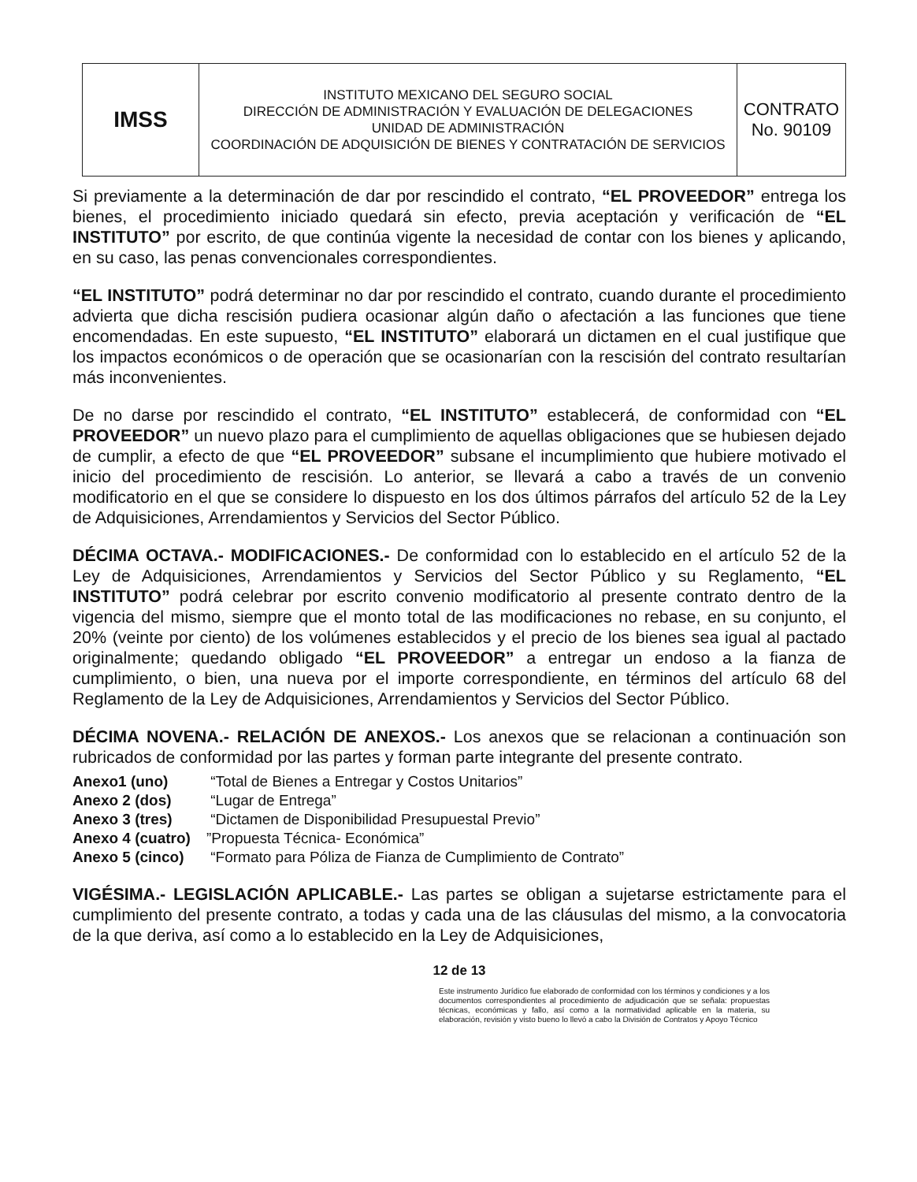| IMSS | INSTITUTO MEXICANO DEL SEGURO SOCIAL DIRECCIÓN DE ADMINISTRACIÓN Y EVALUACIÓN DE DELEGACIONES UNIDAD DE ADMINISTRACIÓN COORDINACIÓN DE ADQUISICIÓN DE BIENES Y CONTRATACIÓN DE SERVICIOS | CONTRATO No. 90109 |
Si previamente a la determinación de dar por rescindido el contrato, “EL PROVEEDOR” entrega los bienes, el procedimiento iniciado quedará sin efecto, previa aceptación y verificación de “EL INSTITUTO” por escrito, de que continúa vigente la necesidad de contar con los bienes y aplicando, en su caso, las penas convencionales correspondientes.
“EL INSTITUTO” podrá determinar no dar por rescindido el contrato, cuando durante el procedimiento advierta que dicha rescisión pudiera ocasionar algún daño o afectación a las funciones que tiene encomendadas. En este supuesto, “EL INSTITUTO” elaborará un dictamen en el cual justifique que los impactos económicos o de operación que se ocasionarían con la rescisión del contrato resultarían más inconvenientes.
De no darse por rescindido el contrato, “EL INSTITUTO” establecerá, de conformidad con “EL PROVEEDOR” un nuevo plazo para el cumplimiento de aquellas obligaciones que se hubiesen dejado de cumplir, a efecto de que “EL PROVEEDOR” subsane el incumplimiento que hubiere motivado el inicio del procedimiento de rescisión. Lo anterior, se llevará a cabo a través de un convenio modificatorio en el que se considere lo dispuesto en los dos últimos párrafos del artículo 52 de la Ley de Adquisiciones, Arrendamientos y Servicios del Sector Público.
DÉCIMA OCTAVA.- MODIFICACIONES.- De conformidad con lo establecido en el artículo 52 de la Ley de Adquisiciones, Arrendamientos y Servicios del Sector Público y su Reglamento, “EL INSTITUTO” podrá celebrar por escrito convenio modificatorio al presente contrato dentro de la vigencia del mismo, siempre que el monto total de las modificaciones no rebase, en su conjunto, el 20% (veinte por ciento) de los volúmenes establecidos y el precio de los bienes sea igual al pactado originalmente; quedando obligado “EL PROVEEDOR” a entregar un endoso a la fianza de cumplimiento, o bien, una nueva por el importe correspondiente, en términos del artículo 68 del Reglamento de la Ley de Adquisiciones, Arrendamientos y Servicios del Sector Público.
DÉCIMA NOVENA.- RELACIÓN DE ANEXOS.- Los anexos que se relacionan a continuación son rubricados de conformidad por las partes y forman parte integrante del presente contrato.
Anexo1 (uno) “Total de Bienes a Entregar y Costos Unitarios”
Anexo 2 (dos) “Lugar de Entrega”
Anexo 3 (tres) “Dictamen de Disponibilidad Presupuestal Previo”
Anexo 4 (cuatro)”Propuesta Técnica- Económica”
Anexo 5 (cinco) “Formato para Póliza de Fianza de Cumplimiento de Contrato”
VIGÉSIMA.- LEGISLACIÓN APLICABLE.- Las partes se obligan a sujetarse estrictamente para el cumplimiento del presente contrato, a todas y cada una de las cláusulas del mismo, a la convocatoria de la que deriva, así como a lo establecido en la Ley de Adquisiciones,
12 de 13
Este instrumento Jurídico fue elaborado de conformidad con los términos y condiciones y a los documentos correspondientes al procedimiento de adjudicación que se señala: propuestas técnicas, económicas y fallo, así como a la normatividad aplicable en la materia, su elaboración, revisión y visto bueno lo llevó a cabo la División de Contratos y Apoyo Técnico